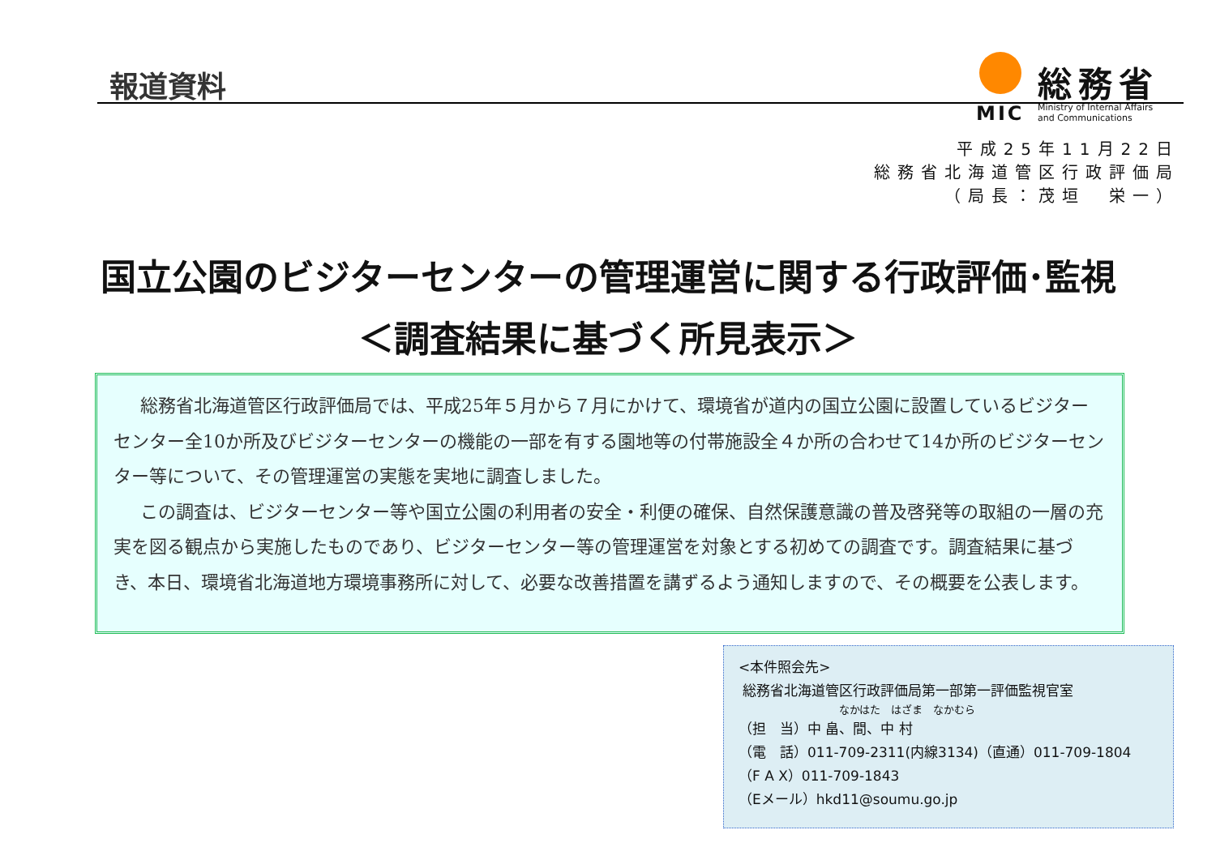報道資料
総務省
MIC
Ministry of Internal Affairs
and Communications
平成25年11月22日
総務省北海道管区行政評価局
（局長：茂垣　栄一）
国立公園のビジターセンターの管理運営に関する行政評価･監視
＜調査結果に基づく所見表示＞
総務省北海道管区行政評価局では、平成25年５月から７月にかけて、環境省が道内の国立公園に設置しているビジターセンター全10か所及びビジターセンターの機能の一部を有する園地等の付帯施設全４か所の合わせて14か所のビジターセンター等について、その管理運営の実態を実地に調査しました。
この調査は、ビジターセンター等や国立公園の利用者の安全・利便の確保、自然保護意識の普及啓発等の取組の一層の充実を図る観点から実施したものであり、ビジターセンター等の管理運営を対象とする初めての調査です。調査結果に基づき、本日、環境省北海道地方環境事務所に対して、必要な改善措置を講ずるよう通知しますので、その概要を公表します。
<本件照会先>
総務省北海道管区行政評価局第一部第一評価監視官室
なかはた　はざま　なかむら
（担　当）中 畠、間、中 村
（電　話）011-709-2311(内線3134)（直通）011-709-1804
（F A X）011-709-1843
（Eメール）hkd11@soumu.go.jp